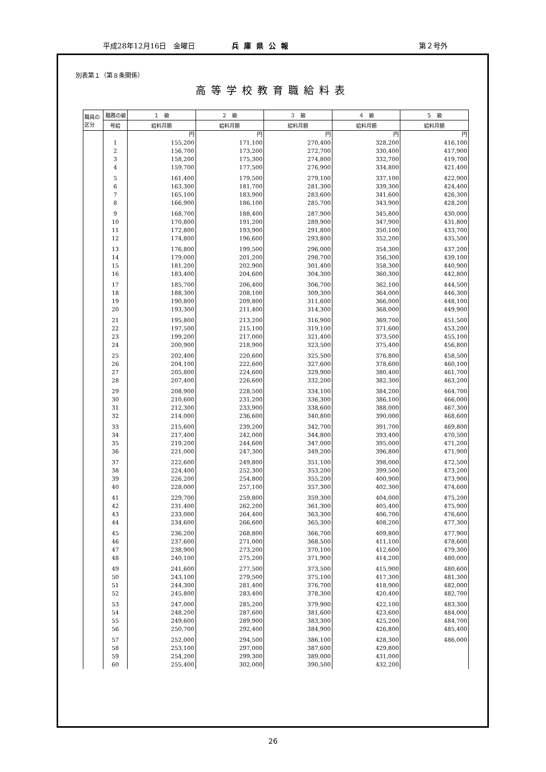平成28年12月16日　金曜日 兵庫県公報 第２号外
別表第１（第８条関係）
高等学校教育職給料表
| 職員の区分 | 職務の級 | １ 級 | ２ 級 | ３ 級 | ４ 級 | ５ 級 |
| --- | --- | --- | --- | --- | --- | --- |
| | 号給 | 給料月額 | 給料月額 | 給料月額 | 給料月額 | 給料月額 |
| | | 円 | 円 | 円 | 円 | 円 |
| | 1 | 155,200 | 171,100 | 270,400 | 328,200 | 416,100 |
| | 2 | 156,700 | 173,200 | 272,700 | 330,400 | 417,900 |
| | 3 | 158,200 | 175,300 | 274,800 | 332,700 | 419,700 |
| | 4 | 159,700 | 177,500 | 276,900 | 334,800 | 421,400 |
| | 5 | 161,400 | 179,500 | 279,100 | 337,100 | 422,900 |
| | 6 | 163,300 | 181,700 | 281,300 | 339,300 | 424,400 |
| | 7 | 165,100 | 183,900 | 283,600 | 341,600 | 426,300 |
| | 8 | 166,900 | 186,100 | 285,700 | 343,900 | 428,200 |
| | 9 | 168,700 | 188,400 | 287,900 | 345,800 | 430,000 |
| | 10 | 170,800 | 191,200 | 289,900 | 347,900 | 431,800 |
| | 11 | 172,800 | 193,900 | 291,800 | 350,100 | 433,700 |
| | 12 | 174,800 | 196,600 | 293,800 | 352,200 | 435,500 |
| | 13 | 176,800 | 199,500 | 296,000 | 354,300 | 437,200 |
| | 14 | 179,000 | 201,200 | 298,700 | 356,300 | 439,100 |
| | 15 | 181,200 | 202,900 | 301,400 | 358,300 | 440,900 |
| | 16 | 183,400 | 204,600 | 304,300 | 360,300 | 442,800 |
| | 17 | 185,700 | 206,400 | 306,700 | 362,100 | 444,500 |
| | 18 | 188,300 | 208,100 | 309,300 | 364,000 | 446,300 |
| | 19 | 190,800 | 209,800 | 311,600 | 366,000 | 448,100 |
| | 20 | 193,300 | 211,400 | 314,300 | 368,000 | 449,900 |
| | 21 | 195,800 | 213,200 | 316,900 | 369,700 | 451,500 |
| | 22 | 197,500 | 215,100 | 319,100 | 371,600 | 453,200 |
| | 23 | 199,200 | 217,000 | 321,400 | 373,500 | 455,100 |
| | 24 | 200,900 | 218,900 | 323,500 | 375,400 | 456,800 |
| | 25 | 202,400 | 220,600 | 325,500 | 376,800 | 458,500 |
| | 26 | 204,100 | 222,600 | 327,600 | 378,600 | 460,100 |
| | 27 | 205,800 | 224,600 | 329,900 | 380,400 | 461,700 |
| | 28 | 207,400 | 226,600 | 332,200 | 382,300 | 463,200 |
| | 29 | 208,900 | 228,500 | 334,100 | 384,200 | 464,700 |
| | 30 | 210,600 | 231,200 | 336,300 | 386,100 | 466,000 |
| | 31 | 212,300 | 233,900 | 338,600 | 388,000 | 467,300 |
| | 32 | 214,000 | 236,600 | 340,800 | 390,000 | 468,600 |
| | 33 | 215,600 | 239,200 | 342,700 | 391,700 | 469,800 |
| | 34 | 217,400 | 242,000 | 344,800 | 393,400 | 470,500 |
| | 35 | 219,200 | 244,600 | 347,000 | 395,000 | 471,200 |
| | 36 | 221,000 | 247,300 | 349,200 | 396,800 | 471,900 |
| | 37 | 222,600 | 249,800 | 351,100 | 398,000 | 472,500 |
| | 38 | 224,400 | 252,300 | 353,200 | 399,500 | 473,200 |
| | 39 | 226,200 | 254,800 | 355,200 | 400,900 | 473,900 |
| | 40 | 228,000 | 257,100 | 357,300 | 402,300 | 474,600 |
| | 41 | 229,700 | 259,800 | 359,300 | 404,000 | 475,200 |
| | 42 | 231,400 | 262,200 | 361,300 | 405,400 | 475,900 |
| | 43 | 233,000 | 264,400 | 363,300 | 406,700 | 476,600 |
| | 44 | 234,600 | 266,600 | 365,300 | 408,200 | 477,300 |
| | 45 | 236,200 | 268,800 | 366,700 | 409,800 | 477,900 |
| | 46 | 237,600 | 271,000 | 368,500 | 411,100 | 478,600 |
| | 47 | 238,900 | 273,200 | 370,100 | 412,600 | 479,300 |
| | 48 | 240,100 | 275,200 | 371,900 | 414,200 | 480,000 |
| | 49 | 241,600 | 277,500 | 373,500 | 415,900 | 480,600 |
| | 50 | 243,100 | 279,500 | 375,100 | 417,300 | 481,300 |
| | 51 | 244,300 | 281,400 | 376,700 | 418,900 | 482,000 |
| | 52 | 245,800 | 283,400 | 378,300 | 420,400 | 482,700 |
| | 53 | 247,000 | 285,200 | 379,900 | 422,100 | 483,300 |
| | 54 | 248,200 | 287,600 | 381,600 | 423,600 | 484,000 |
| | 55 | 249,600 | 289,900 | 383,300 | 425,200 | 484,700 |
| | 56 | 250,700 | 292,400 | 384,900 | 426,800 | 485,400 |
| | 57 | 252,000 | 294,500 | 386,100 | 428,300 | 486,000 |
| | 58 | 253,100 | 297,000 | 387,600 | 429,800 | |
| | 59 | 254,200 | 299,300 | 389,000 | 431,000 | |
| | 60 | 255,400 | 302,000 | 390,500 | 432,200 | |
26